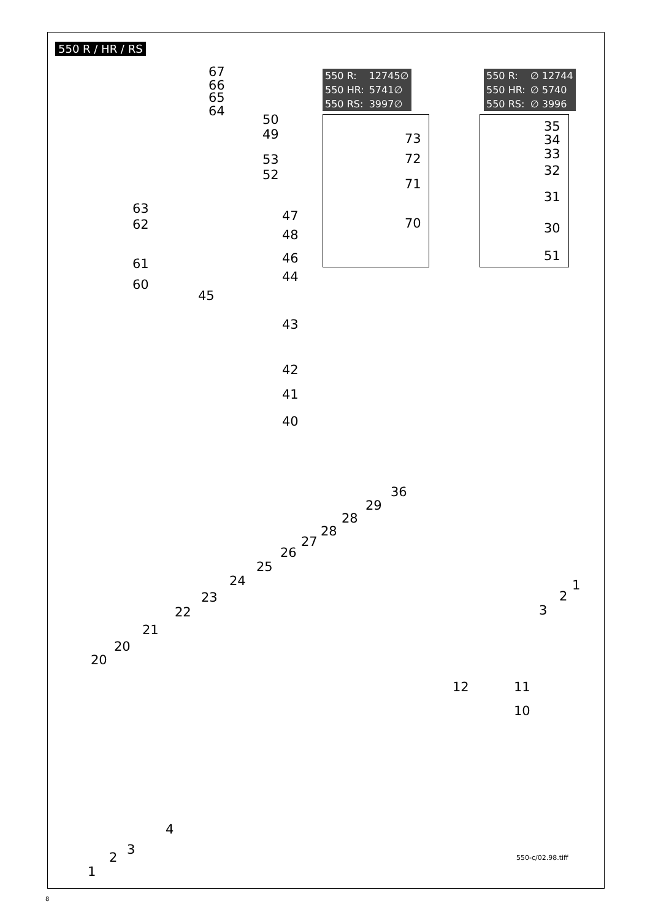550 R / HR / RS
| 550 R: | 12745∅ |
| 550 HR: | 5741∅ |
| 550 RS: | 3997∅ |
| 550 R: | ∅ 12744 |
| 550 HR: | ∅ 5740 |
| 550 RS: | ∅ 3996 |
67
66
65
64
50
49
53
52
63
62
47
48
46
61
44
60
45
43
42
41
40
73
72
71
70
35
34
33
32
31
30
51
36
29
28
28
27
26
25
24
23
22
21
20
20
1
2
3
12 11
10
4
3
2
1
550-c/02.98.tiff
8